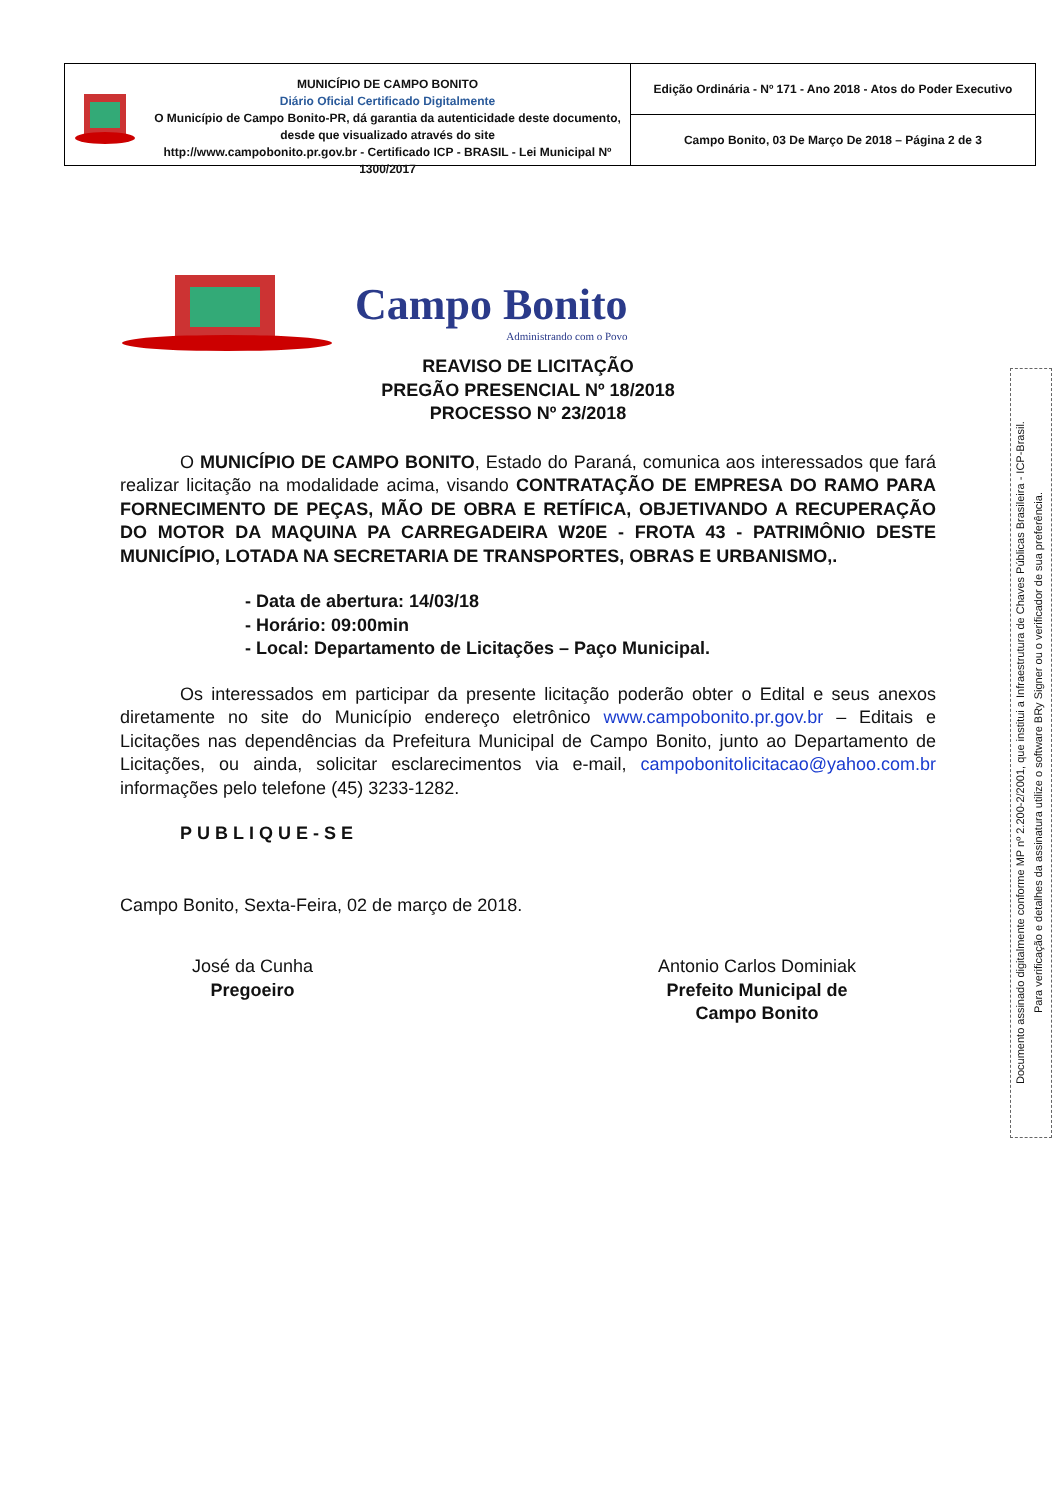MUNICÍPIO DE CAMPO BONITO
Diário Oficial Certificado Digitalmente
O Município de Campo Bonito-PR, dá garantia da autenticidade deste documento, desde que visualizado através do site
http://www.campobonito.pr.gov.br - Certificado ICP - BRASIL - Lei Municipal Nº 1300/2017
Edição Ordinária - Nº 171 - Ano 2018 - Atos do Poder Executivo
Campo Bonito, 03 De Março De 2018 – Página 2 de 3
Campo Bonito
Administrando com o Povo
REAVISO DE LICITAÇÃO
PREGÃO PRESENCIAL Nº 18/2018
PROCESSO Nº 23/2018
O MUNICÍPIO DE CAMPO BONITO, Estado do Paraná, comunica aos interessados que fará realizar licitação na modalidade acima, visando CONTRATAÇÃO DE EMPRESA DO RAMO PARA FORNECIMENTO DE PEÇAS, MÃO DE OBRA E RETÍFICA, OBJETIVANDO A RECUPERAÇÃO DO MOTOR DA MAQUINA PA CARREGADEIRA W20E - FROTA 43 - PATRIMÔNIO DESTE MUNICÍPIO, LOTADA NA SECRETARIA DE TRANSPORTES, OBRAS E URBANISMO,.
- Data de abertura: 14/03/18
- Horário: 09:00min
- Local: Departamento de Licitações – Paço Municipal.
Os interessados em participar da presente licitação poderão obter o Edital e seus anexos diretamente no site do Município endereço eletrônico www.campobonito.pr.gov.br – Editais e Licitações nas dependências da Prefeitura Municipal de Campo Bonito, junto ao Departamento de Licitações, ou ainda, solicitar esclarecimentos via e-mail, campobonitolicitacao@yahoo.com.br informações pelo telefone (45) 3233-1282.
PUBLIQUE-SE
Campo Bonito, Sexta-Feira, 02 de março de 2018.
José da Cunha
Pregoeiro
Antonio Carlos Dominiak
Prefeito Municipal de
Campo Bonito
Documento assinado digitalmente conforme MP nº 2.200-2/2001, que institui a Infraestrutura de Chaves Públicas Brasileira - ICP-Brasil.
Para verificação e detalhes da assinatura utilize o software BRy Signer ou o verificador de sua preferência.